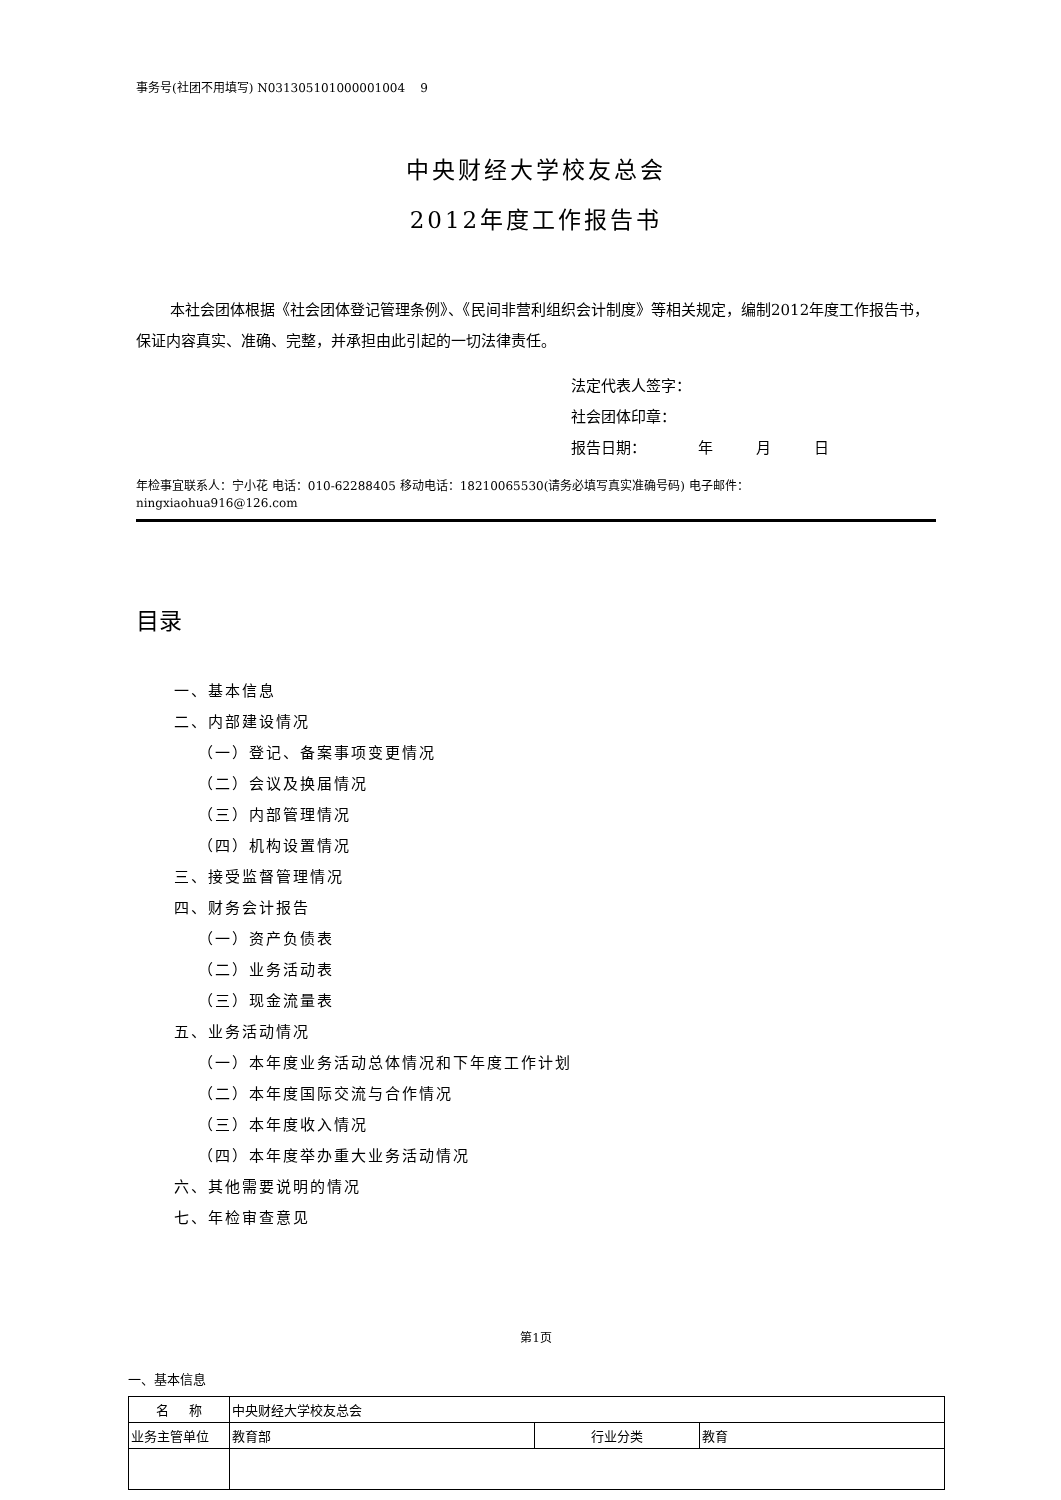事务号(社团不用填写) N031305101000001004 9
中央财经大学校友总会
2012年度工作报告书
本社会团体根据《社会团体登记管理条例》、《民间非营利组织会计制度》等相关规定，编制2012年度工作报告书，保证内容真实、准确、完整，并承担由此引起的一切法律责任。
法定代表人签字：
社会团体印章：
报告日期： 年 月 日
年检事宜联系人：宁小花 电话：010-62288405 移动电话：18210065530(请务必填写真实准确号码) 电子邮件：
ningxiaohua916@126.com
目录
一、基本信息
二、内部建设情况
（一）登记、备案事项变更情况
（二）会议及换届情况
（三）内部管理情况
（四）机构设置情况
三、接受监督管理情况
四、财务会计报告
（一）资产负债表
（二）业务活动表
（三）现金流量表
五、业务活动情况
（一）本年度业务活动总体情况和下年度工作计划
（二）本年度国际交流与合作情况
（三）本年度收入情况
（四）本年度举办重大业务活动情况
六、其他需要说明的情况
七、年检审查意见
第1页
一、基本信息
| 名 称 | 中央财经大学校友总会 | | |
| 业务主管单位 | 教育部 | 行业分类 | 教育 |